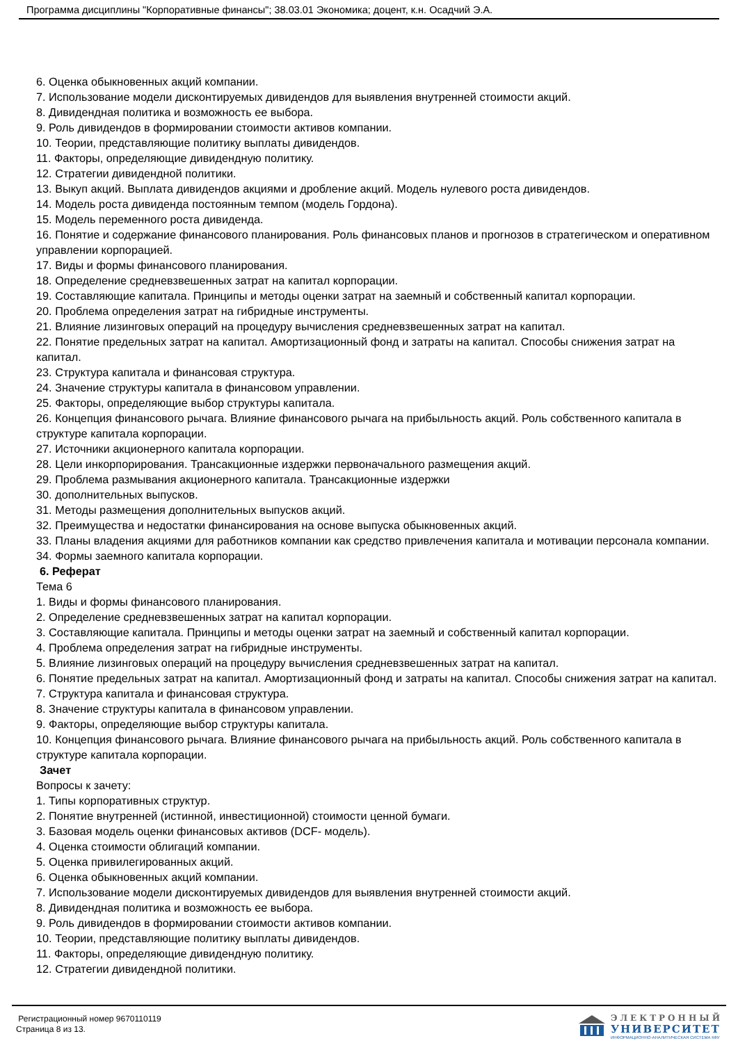Программа дисциплины "Корпоративные финансы"; 38.03.01 Экономика; доцент, к.н. Осадчий Э.А.
6. Оценка обыкновенных акций компании.
7. Использование модели дисконтируемых дивидендов для выявления внутренней стоимости акций.
8. Дивидендная политика и возможность ее выбора.
9. Роль дивидендов в формировании стоимости активов компании.
10. Теории, представляющие политику выплаты дивидендов.
11. Факторы, определяющие дивидендную политику.
12. Стратегии дивидендной политики.
13. Выкуп акций. Выплата дивидендов акциями и дробление акций. Модель нулевого роста дивидендов.
14. Модель роста дивиденда постоянным темпом (модель Гордона).
15. Модель переменного роста дивиденда.
16. Понятие и содержание финансового планирования. Роль финансовых планов и прогнозов в стратегическом и оперативном управлении корпорацией.
17. Виды и формы финансового планирования.
18. Определение средневзвешенных затрат на капитал корпорации.
19. Составляющие капитала. Принципы и методы оценки затрат на заемный и собственный капитал корпорации.
20. Проблема определения затрат на гибридные инструменты.
21. Влияние лизинговых операций на процедуру вычисления средневзвешенных затрат на капитал.
22. Понятие предельных затрат на капитал. Амортизационный фонд и затраты на капитал. Способы снижения затрат на капитал.
23. Структура капитала и финансовая структура.
24. Значение структуры капитала в финансовом управлении.
25. Факторы, определяющие выбор структуры капитала.
26. Концепция финансового рычага. Влияние финансового рычага на прибыльность акций. Роль собственного капитала в структуре капитала корпорации.
27. Источники акционерного капитала корпорации.
28. Цели инкорпорирования. Трансакционные издержки первоначального размещения акций.
29. Проблема размывания акционерного капитала. Трансакционные издержки
30. дополнительных выпусков.
31. Методы размещения дополнительных выпусков акций.
32. Преимущества и недостатки финансирования на основе выпуска обыкновенных акций.
33. Планы владения акциями для работников компании как средство привлечения капитала и мотивации персонала компании.
34. Формы заемного капитала корпорации.
6. Реферат
Тема 6
1. Виды и формы финансового планирования.
2. Определение средневзвешенных затрат на капитал корпорации.
3. Составляющие капитала. Принципы и методы оценки затрат на заемный и собственный капитал корпорации.
4. Проблема определения затрат на гибридные инструменты.
5. Влияние лизинговых операций на процедуру вычисления средневзвешенных затрат на капитал.
6. Понятие предельных затрат на капитал. Амортизационный фонд и затраты на капитал. Способы снижения затрат на капитал.
7. Структура капитала и финансовая структура.
8. Значение структуры капитала в финансовом управлении.
9. Факторы, определяющие выбор структуры капитала.
10. Концепция финансового рычага. Влияние финансового рычага на прибыльность акций. Роль собственного капитала в структуре капитала корпорации.
Зачет
Вопросы к зачету:
1. Типы корпоративных структур.
2. Понятие внутренней (истинной, инвестиционной) стоимости ценной бумаги.
3. Базовая модель оценки финансовых активов (DCF- модель).
4. Оценка стоимости облигаций компании.
5. Оценка привилегированных акций.
6. Оценка обыкновенных акций компании.
7. Использование модели дисконтируемых дивидендов для выявления внутренней стоимости акций.
8. Дивидендная политика и возможность ее выбора.
9. Роль дивидендов в формировании стоимости активов компании.
10. Теории, представляющие политику выплаты дивидендов.
11. Факторы, определяющие дивидендную политику.
12. Стратегии дивидендной политики.
Регистрационный номер 9670110119
Страница 8 из 13.
ЭЛЕКТРОННЫЙ
УНИВЕРСИТЕТ
ИНФОРМАЦИОННО-АНАЛИТИЧЕСКАЯ СИСТЕМА КФУ